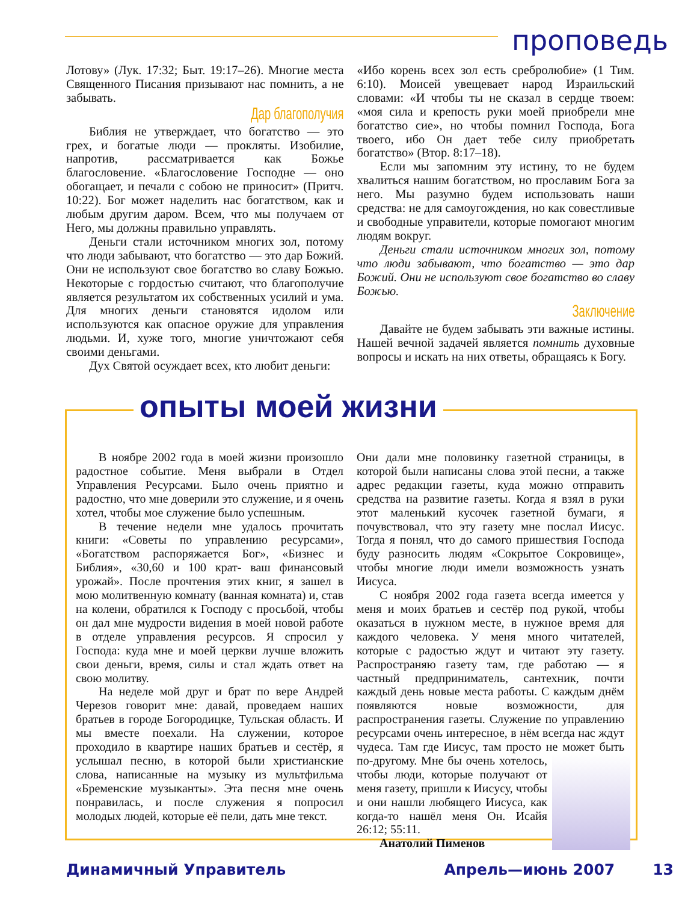проповедь
Лотову» (Лук. 17:32; Быт. 19:17–26). Многие места Священного Писания призывают нас помнить, а не забывать.
Дар благополучия
Библия не утверждает, что богатство — это грех, и богатые люди — прокляты. Изобилие, напротив, рассматривается как Божье благословение. «Благословение Господне — оно обогащает, и печали с собою не приносит» (Притч. 10:22). Бог может наделить нас богатством, как и любым другим даром. Всем, что мы получаем от Него, мы должны правильно управлять.
Деньги стали источником многих зол, потому что люди забывают, что богатство — это дар Божий. Они не используют свое богатство во славу Божью. Некоторые с гордостью считают, что благополучие является результатом их собственных усилий и ума. Для многих деньги становятся идолом или используются как опасное оружие для управления людьми. И, хуже того, многие уничтожают себя своими деньгами.
Дух Святой осуждает всех, кто любит деньги:
«Ибо корень всех зол есть сребролюбие» (1 Тим. 6:10). Моисей увещевает народ Израильский словами: «И чтобы ты не сказал в сердце твоем: «моя сила и крепость руки моей приобрели мне богатство сие», но чтобы помнил Господа, Бога твоего, ибо Он дает тебе силу приобретать богатство» (Втор. 8:17–18).
Если мы запомним эту истину, то не будем хвалиться нашим богатством, но прославим Бога за него. Мы разумно будем использовать наши средства: не для самоугождения, но как совестливые и свободные управители, которые помогают многим людям вокруг.
Деньги стали источником многих зол, потому что люди забывают, что богатство — это дар Божий. Они не используют свое богатство во славу Божью.
Заключение
Давайте не будем забывать эти важные истины. Нашей вечной задачей является помнить духовные вопросы и искать на них ответы, обращаясь к Богу.
опыты моей жизни
В ноябре 2002 года в моей жизни произошло радостное событие. Меня выбрали в Отдел Управления Ресурсами. Было очень приятно и радостно, что мне доверили это служение, и я очень хотел, чтобы мое служение было успешным.
В течение недели мне удалось прочитать книги: «Советы по управлению ресурсами», «Богатством распоряжается Бог», «Бизнес и Библия», «30,60 и 100 крат- ваш финансовый урожай». После прочтения этих книг, я зашел в мою молитвенную комнату (ванная комната) и, став на колени, обратился к Господу с просьбой, чтобы он дал мне мудрости видения в моей новой работе в отделе управления ресурсов. Я спросил у Господа: куда мне и моей церкви лучше вложить свои деньги, время, силы и стал ждать ответ на свою молитву.
На неделе мой друг и брат по вере Андрей Черезов говорит мне: давай, проведаем наших братьев в городе Богородицке, Тульская область. И мы вместе поехали. На служении, которое проходило в квартире наших братьев и сестёр, я услышал песню, в которой были христианские слова, написанные на музыку из мультфильма «Бременские музыканты». Эта песня мне очень понравилась, и после служения я попросил молодых людей, которые её пели, дать мне текст.
Они дали мне половинку газетной страницы, в которой были написаны слова этой песни, а также адрес редакции газеты, куда можно отправить средства на развитие газеты. Когда я взял в руки этот маленький кусочек газетной бумаги, я почувствовал, что эту газету мне послал Иисус. Тогда я понял, что до самого пришествия Господа буду разносить людям «Сокрытое Сокровище», чтобы многие люди имели возможность узнать Иисуса.
С ноября 2002 года газета всегда имеется у меня и моих братьев и сестёр под рукой, чтобы оказаться в нужном месте, в нужное время для каждого человека. У меня много читателей, которые с радостью ждут и читают эту газету. Распространяю газету там, где работаю — я частный предприниматель, сантехник, почти каждый день новые места работы. С каждым днём появляются новые возможности, для распространения газеты. Служение по управлению ресурсами очень интересное, в нём всегда нас ждут чудеса. Там где Иисус, там просто не может быть по-другому. Мне бы очень хотелось, чтобы люди, которые получают от меня газету, пришли к Иисусу, чтобы и они нашли любящего Иисуса, как когда-то нашёл меня Он. Исайя 26:12; 55:11.
Анатолий Пименов
Динамичный Управитель Апрель—июнь 2007 13